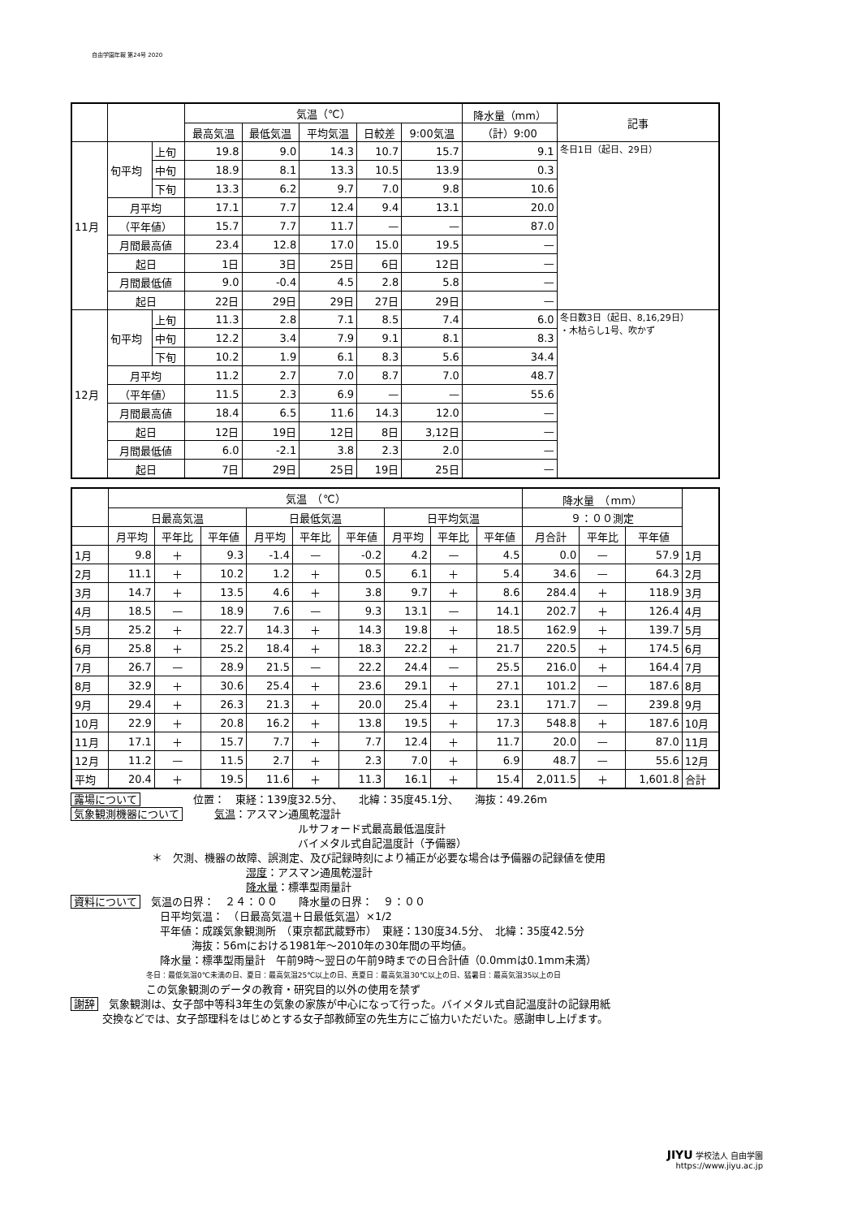自由学園年報 第24号 2020
| | | | 気温（℃） | | | | | 降水量（mm） | 記事 |
| --- | --- | --- | --- | --- | --- | --- | --- | --- | --- |
| | | | 最高気温 | 最低気温 | 平均気温 | 日較差 | 9:00気温 | （計）9:00 | |
| 11月 | 旬平均 | 上旬 | 19.8 | 9.0 | 14.3 | 10.7 | 15.7 | 9.1 | 冬日1日（起日、29日） |
| | | 中旬 | 18.9 | 8.1 | 13.3 | 10.5 | 13.9 | 0.3 | |
| | | 下旬 | 13.3 | 6.2 | 9.7 | 7.0 | 9.8 | 10.6 | |
| | 月平均 | | 17.1 | 7.7 | 12.4 | 9.4 | 13.1 | 20.0 | |
| | （平年値） | | 15.7 | 7.7 | 11.7 | — | — | 87.0 | |
| | 月間最高値 | | 23.4 | 12.8 | 17.0 | 15.0 | 19.5 | — | |
| | 起日 | | 1日 | 3日 | 25日 | 6日 | 12日 | — | |
| | 月間最低値 | | 9.0 | -0.4 | 4.5 | 2.8 | 5.8 | — | |
| | 起日 | | 22日 | 29日 | 29日 | 27日 | 29日 | — | |
| 12月 | 旬平均 | 上旬 | 11.3 | 2.8 | 7.1 | 8.5 | 7.4 | 6.0 | 冬日数3日（起日、8,16,29日） ・木枯らし1号、吹かず |
| | | 中旬 | 12.2 | 3.4 | 7.9 | 9.1 | 8.1 | 8.3 | |
| | | 下旬 | 10.2 | 1.9 | 6.1 | 8.3 | 5.6 | 34.4 | |
| | 月平均 | | 11.2 | 2.7 | 7.0 | 8.7 | 7.0 | 48.7 | |
| | （平年値） | | 11.5 | 2.3 | 6.9 | — | — | 55.6 | |
| | 月間最高値 | | 18.4 | 6.5 | 11.6 | 14.3 | 12.0 | — | |
| | 起日 | | 12日 | 19日 | 12日 | 8日 | 3,12日 | — | |
| | 月間最低値 | | 6.0 | -2.1 | 3.8 | 2.3 | 2.0 | — | |
| | 起日 | | 7日 | 29日 | 25日 | 19日 | 25日 | — | |
| | 気温 （℃） | | | | | | | | | 降水量 （mm） | | | |
| --- | --- | --- | --- | --- | --- | --- | --- | --- | --- | --- | --- | --- | --- |
| | 日最高気温 | | | 日最低気温 | | | 日平均気温 | | | ９：００測定 | | | |
| | 月平均 | 平年比 | 平年値 | 月平均 | 平年比 | 平年値 | 月平均 | 平年比 | 平年値 | 月合計 | 平年比 | 平年値 | |
| 1月 | 9.8 | ＋ | 9.3 | -1.4 | — | -0.2 | 4.2 | — | 4.5 | 0.0 | — | 57.9 | 1月 |
| 2月 | 11.1 | ＋ | 10.2 | 1.2 | ＋ | 0.5 | 6.1 | ＋ | 5.4 | 34.6 | — | 64.3 | 2月 |
| 3月 | 14.7 | ＋ | 13.5 | 4.6 | ＋ | 3.8 | 9.7 | ＋ | 8.6 | 284.4 | ＋ | 118.9 | 3月 |
| 4月 | 18.5 | — | 18.9 | 7.6 | — | 9.3 | 13.1 | — | 14.1 | 202.7 | ＋ | 126.4 | 4月 |
| 5月 | 25.2 | ＋ | 22.7 | 14.3 | ＋ | 14.3 | 19.8 | ＋ | 18.5 | 162.9 | ＋ | 139.7 | 5月 |
| 6月 | 25.8 | ＋ | 25.2 | 18.4 | ＋ | 18.3 | 22.2 | ＋ | 21.7 | 220.5 | ＋ | 174.5 | 6月 |
| 7月 | 26.7 | — | 28.9 | 21.5 | — | 22.2 | 24.4 | — | 25.5 | 216.0 | ＋ | 164.4 | 7月 |
| 8月 | 32.9 | ＋ | 30.6 | 25.4 | ＋ | 23.6 | 29.1 | ＋ | 27.1 | 101.2 | — | 187.6 | 8月 |
| 9月 | 29.4 | ＋ | 26.3 | 21.3 | ＋ | 20.0 | 25.4 | ＋ | 23.1 | 171.7 | — | 239.8 | 9月 |
| 10月 | 22.9 | ＋ | 20.8 | 16.2 | ＋ | 13.8 | 19.5 | ＋ | 17.3 | 548.8 | ＋ | 187.6 | 10月 |
| 11月 | 17.1 | ＋ | 15.7 | 7.7 | ＋ | 7.7 | 12.4 | ＋ | 11.7 | 20.0 | — | 87.0 | 11月 |
| 12月 | 11.2 | — | 11.5 | 2.7 | ＋ | 2.3 | 7.0 | ＋ | 6.9 | 48.7 | — | 55.6 | 12月 |
| 平均 | 20.4 | ＋ | 19.5 | 11.6 | ＋ | 11.3 | 16.1 | ＋ | 15.4 | 2,011.5 | ＋ | 1,601.8 | 合計 |
露場について　　　　　位置：　東経：139度32.5分、　　北緯：35度45.1分、　　海抜：49.26m
気象観測機器について　　　気温：アスマン通風乾湿計
ルサフォード式最高最低温度計
バイメタル式自記温度計（予備器）
＊　欠測、機器の故障、誤測定、及び記録時刻により補正が必要な場合は予備器の記録値を使用
湿度：アスマン通風乾湿計
降水量：標準型雨量計
資料について　気温の日界：　２４：００　　降水量の日界：　９：００
日平均気温：　（日最高気温＋日最低気温）×1/2
平年値：成蹊気象観測所　（東京都武蔵野市）　東経：130度34.5分、　北緯：35度42.5分
　　　海抜：56mにおける1981年〜2010年の30年間の平均値。
降水量：標準型雨量計　午前9時〜翌日の午前9時までの日合計値（0.0mmは0.1mm未満）
冬日：最低気温0℃未満の日、夏日：最高気温25℃以上の日、真夏日：最高気温30℃以上の日、猛暑日：最高気温35以上の日
この気象観測のデータの教育・研究目的以外の使用を禁ず
謝辞　気象観測は、女子部中等科3年生の気象の家族が中心になって行った。バイメタル式自記温度計の記録用紙
　　　交換などでは、女子部理科をはじめとする女子部教師室の先生方にご協力いただいた。感謝申し上げます。
JIYU 学校法人 自由学園
https://www.jiyu.ac.jp